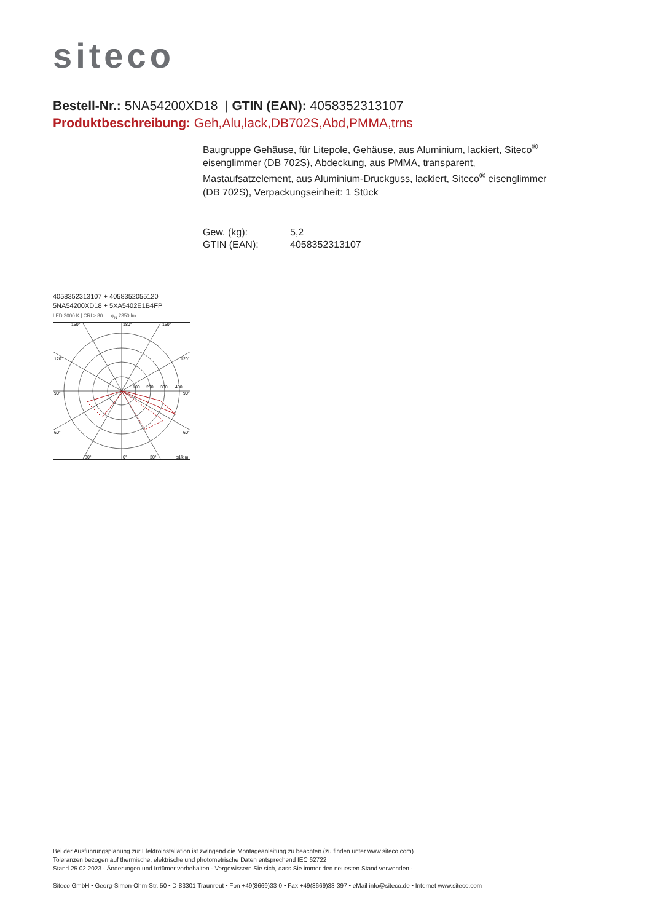siteco
Bestell-Nr.: 5NA54200XD18 | GTIN (EAN): 4058352313107
Produktbeschreibung: Geh,Alu,lack,DB702S,Abd,PMMA,trns
Baugruppe Gehäuse, für Litepole, Gehäuse, aus Aluminium, lackiert, Siteco<sup>®</sup> eisenglimmer (DB 702S), Abdeckung, aus PMMA, transparent, Mastaufsatzelement, aus Aluminium-Druckguss, lackiert, Siteco<sup>®</sup> eisenglimmer (DB 702S), Verpackungseinheit: 1 Stück
| Gew. (kg): | 5,2 |
| GTIN (EAN): | 4058352313107 |
4058352313107 + 4058352055120
5NA54200XD18 + 5XA5402E1B4FP
LED 3000 K | CRI ≥ 80 φ<sub>N</sub> 2350 lm
150°
180°
150°
120°
120°
90°
90°
60°
60°
30°
0°
30°
cd/klm
100
200
300
400
Bei der Ausführungsplanung zur Elektroinstallation ist zwingend die Montageanleitung zu beachten (zu finden unter www.siteco.com)
Toleranzen bezogen auf thermische, elektrische und photometrische Daten entsprechend IEC 62722
Stand 25.02.2023 - Änderungen und Irrtümer vorbehalten - Vergewissern Sie sich, dass Sie immer den neuesten Stand verwenden -
Siteco GmbH • Georg-Simon-Ohm-Str. 50 • D-83301 Traunreut • Fon +49(8669)33-0 • Fax +49(8669)33-397 • eMail info@siteco.de • Internet www.siteco.com